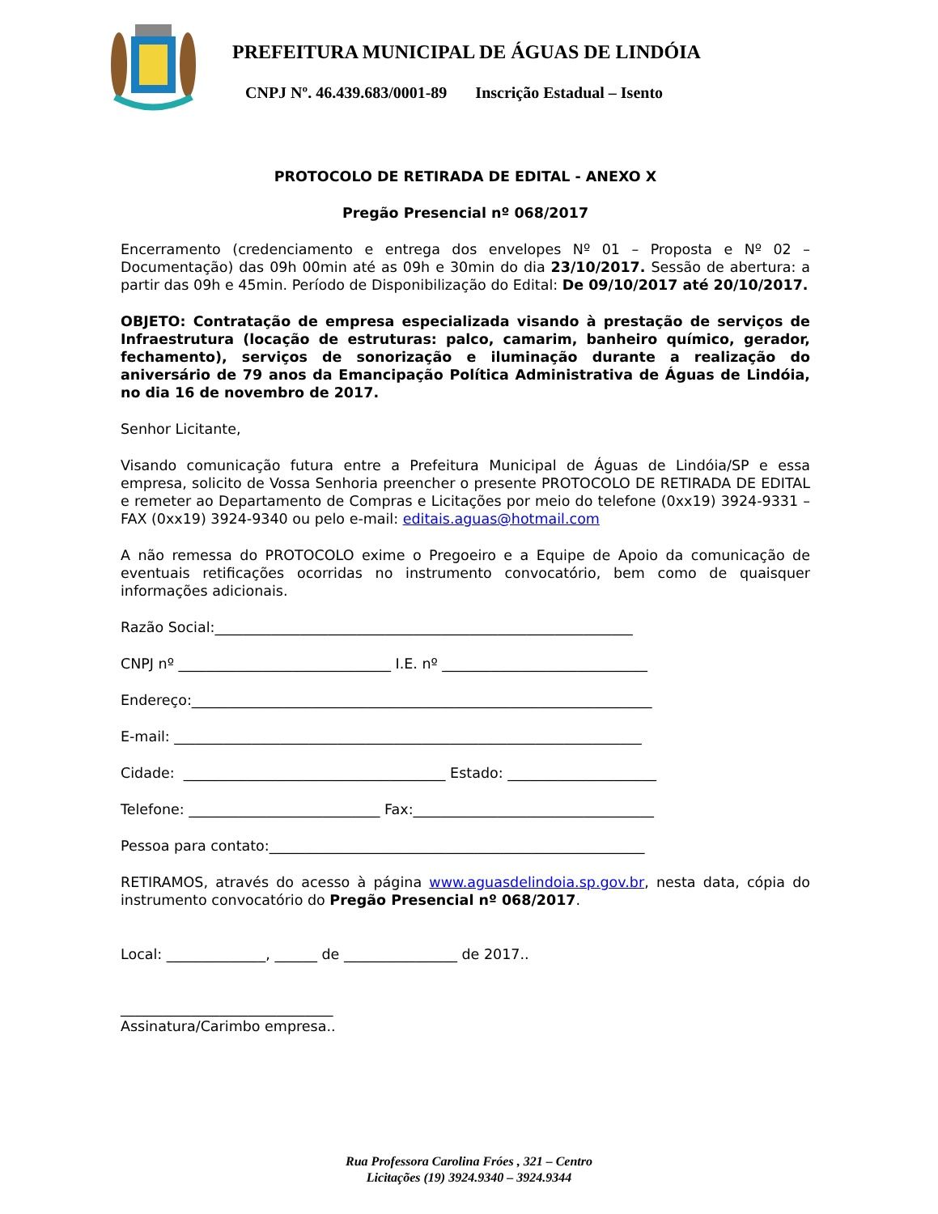PREFEITURA MUNICIPAL DE ÁGUAS DE LINDÓIA
CNPJ Nº. 46.439.683/0001-89 Inscrição Estadual – Isento
PROTOCOLO DE RETIRADA DE EDITAL - ANEXO X
Pregão Presencial nº 068/2017
Encerramento (credenciamento e entrega dos envelopes Nº 01 – Proposta e Nº 02 – Documentação) das 09h 00min até as 09h e 30min do dia 23/10/2017. Sessão de abertura: a partir das 09h e 45min. Período de Disponibilização do Edital: De 09/10/2017 até 20/10/2017.
OBJETO: Contratação de empresa especializada visando à prestação de serviços de Infraestrutura (locação de estruturas: palco, camarim, banheiro químico, gerador, fechamento), serviços de sonorização e iluminação durante a realização do aniversário de 79 anos da Emancipação Política Administrativa de Águas de Lindóia, no dia 16 de novembro de 2017.
Senhor Licitante,
Visando comunicação futura entre a Prefeitura Municipal de Águas de Lindóia/SP e essa empresa, solicito de Vossa Senhoria preencher o presente PROTOCOLO DE RETIRADA DE EDITAL e remeter ao Departamento de Compras e Licitações por meio do telefone (0xx19) 3924-9331 – FAX (0xx19) 3924-9340 ou pelo e-mail: editais.aguas@hotmail.com
A não remessa do PROTOCOLO exime o Pregoeiro e a Equipe de Apoio da comunicação de eventuais retificações ocorridas no instrumento convocatório, bem como de quaisquer informações adicionais.
Razão Social:___________________________________________________________
CNPJ nº ______________________________ I.E. nº _____________________________
Endereço:_________________________________________________________________
E-mail: __________________________________________________________________
Cidade: _____________________________________ Estado: _____________________
Telefone: ___________________________ Fax:__________________________________
Pessoa para contato:_____________________________________________________
RETIRAMOS, através do acesso à página www.aguasdelindoia.sp.gov.br, nesta data, cópia do instrumento convocatório do Pregão Presencial nº 068/2017.
Local: ______________, ______ de ________________ de 2017..
______________________________
Assinatura/Carimbo empresa..
Rua Professora Carolina Fróes , 321 – Centro
Licitações (19) 3924.9340 – 3924.9344